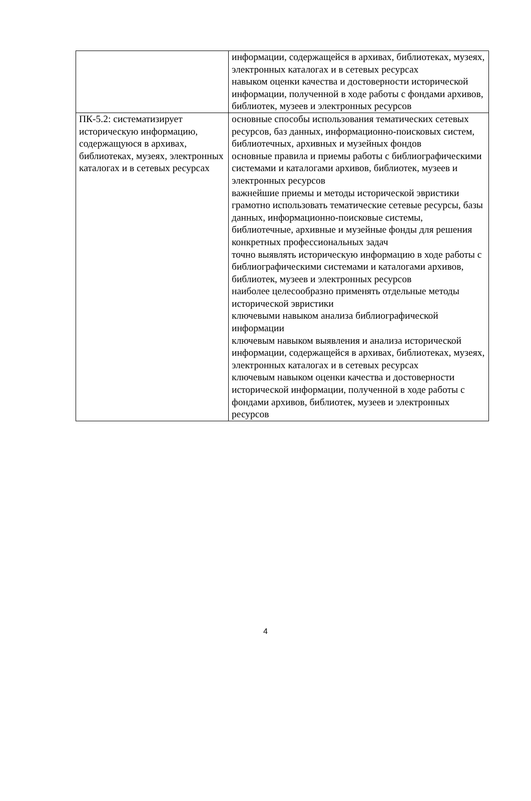| | информации, содержащейся в архивах, библиотеках, музеях, электронных каталогах и в сетевых ресурсах навыком оценки качества и достоверности исторической информации, полученной в ходе работы с фондами архивов, библиотек, музеев и электронных ресурсов |
| ПК-5.2: систематизирует историческую информацию, содержащуюся в архивах, библиотеках, музеях, электронных каталогах и в сетевых ресурсах | основные способы использования тематических сетевых ресурсов, баз данных, информационно-поисковых систем, библиотечных, архивных и музейных фондов основные правила и приемы работы с библиографическими системами и каталогами архивов, библиотек, музеев и электронных ресурсов важнейшие приемы и методы исторической эвристики грамотно использовать тематические сетевые ресурсы, базы данных, информационно-поисковые системы, библиотечные, архивные и музейные фонды для решения конкретных профессиональных задач точно выявлять историческую информацию в ходе работы с библиографическими системами и каталогами архивов, библиотек, музеев и электронных ресурсов наиболее целесообразно применять отдельные методы исторической эвристики ключевыми навыком анализа библиографической информации ключевым навыком выявления и анализа исторической информации, содержащейся в архивах, библиотеках, музеях, электронных каталогах и в сетевых ресурсах ключевым навыком оценки качества и достоверности исторической информации, полученной в ходе работы с фондами архивов, библиотек, музеев и электронных ресурсов |
4